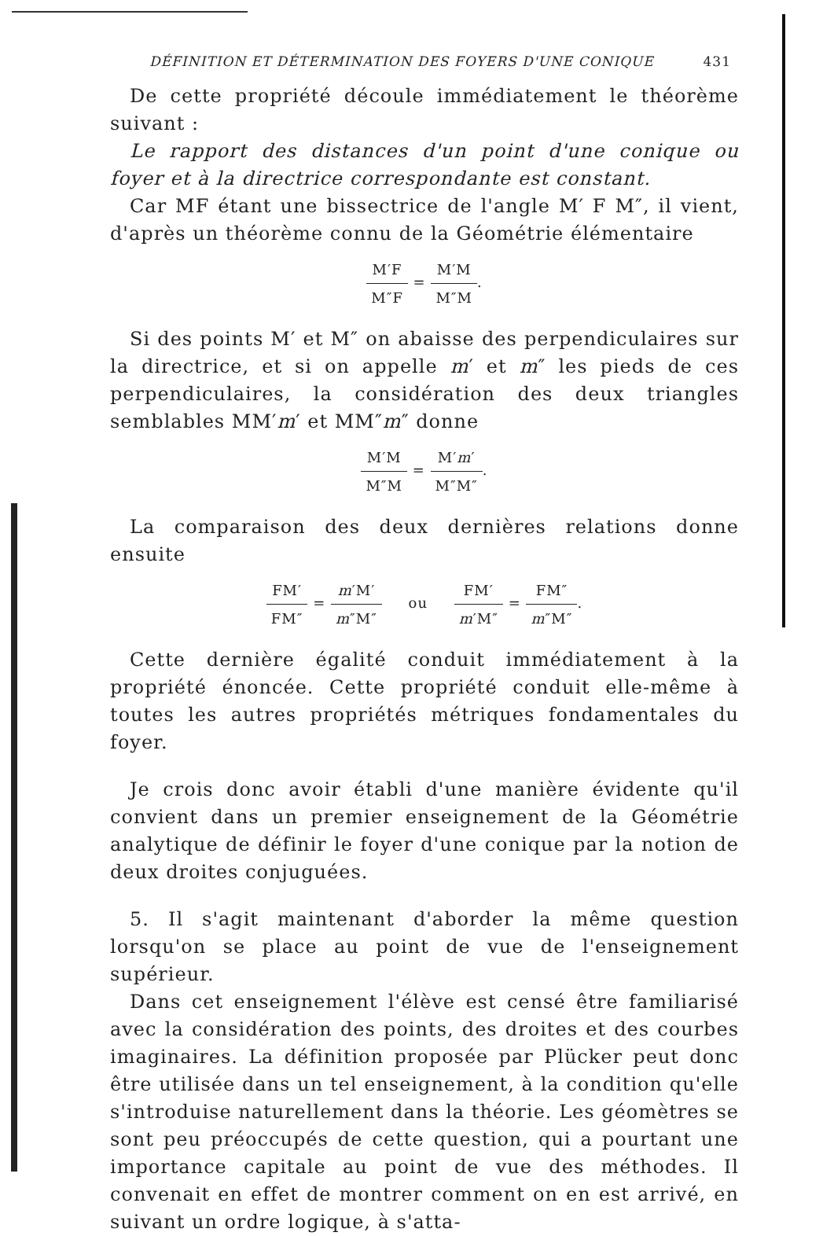DÉFINITION ET DÉTERMINATION DES FOYERS D'UNE CONIQUE 431
De cette propriété découle immédiatement le théorème suivant :
Le rapport des distances d'un point d'une conique ou foyer et à la directrice correspondante est constant.
Car MF étant une bissectrice de l'angle M′ F M″, il vient, d'après un théorème connu de la Géométrie élémentaire
M′F M″F = M′M M″M.
Si des points M′ et M″ on abaisse des perpendiculaires sur la directrice, et si on appelle m′ et m″ les pieds de ces perpendiculaires, la considération des deux triangles semblables MM′m′ et MM″m″ donne
M′M M″M = M′m′ M″M″.
La comparaison des deux dernières relations donne ensuite
FM′ FM″ = m′M′ m″M″ ou FM′ m′M″ = FM″ m″M″.
Cette dernière égalité conduit immédiatement à la propriété énoncée. Cette propriété conduit elle-même à toutes les autres propriétés métriques fondamentales du foyer.
Je crois donc avoir établi d'une manière évidente qu'il convient dans un premier enseignement de la Géométrie analytique de définir le foyer d'une conique par la notion de deux droites conjuguées.
5. Il s'agit maintenant d'aborder la même question lorsqu'on se place au point de vue de l'enseignement supérieur.
Dans cet enseignement l'élève est censé être familiarisé avec la considération des points, des droites et des courbes imaginaires. La définition proposée par Plücker peut donc être utilisée dans un tel enseignement, à la condition qu'elle s'introduise naturellement dans la théorie. Les géomètres se sont peu préoccupés de cette question, qui a pourtant une importance capitale au point de vue des méthodes. Il convenait en effet de montrer comment on en est arrivé, en suivant un ordre logique, à s'atta-